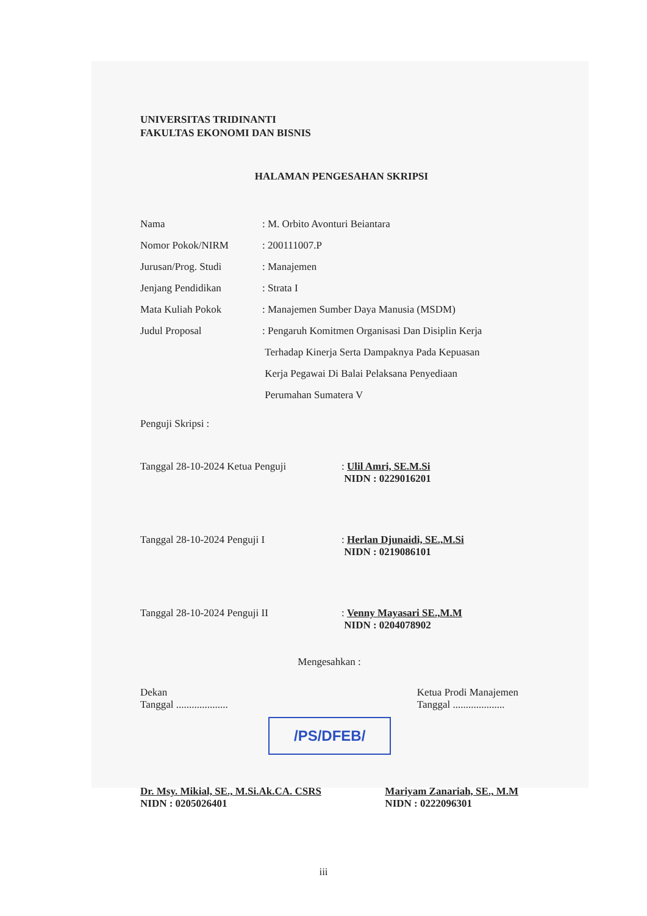UNIVERSITAS TRIDINANTI
FAKULTAS EKONOMI DAN BISNIS
HALAMAN PENGESAHAN SKRIPSI
| Nama | : M. Orbito Avonturi Beiantara |
| Nomor Pokok/NIRM | : 200111007.P |
| Jurusan/Prog. Studi | : Manajemen |
| Jenjang Pendidikan | : Strata I |
| Mata Kuliah Pokok | : Manajemen Sumber Daya Manusia (MSDM) |
| Judul Proposal | : Pengaruh Komitmen Organisasi Dan Disiplin Kerja Terhadap Kinerja Serta Dampaknya Pada Kepuasan Kerja Pegawai Di Balai Pelaksana Penyediaan Perumahan Sumatera V |
Penguji Skripsi :
Tanggal 28-10-2024 Ketua Penguji : Ulil Amri, SE.M.Si
NIDN : 0229016201
Tanggal 28-10-2024 Penguji I : Herlan Djunaidi, SE.,M.Si
NIDN : 0219086101
Tanggal 28-10-2024 Penguji II : Venny Mayasari SE.,M.M
NIDN : 0204078902
Mengesahkan :
Dekan
Tanggal ....................
Ketua Prodi Manajemen
Tanggal ....................
/PS/DFEB/
Dr. Msy. Mikial, SE., M.Si.Ak.CA. CSRS
NIDN : 0205026401
Mariyam Zanariah, SE., M.M
NIDN : 0222096301
iii